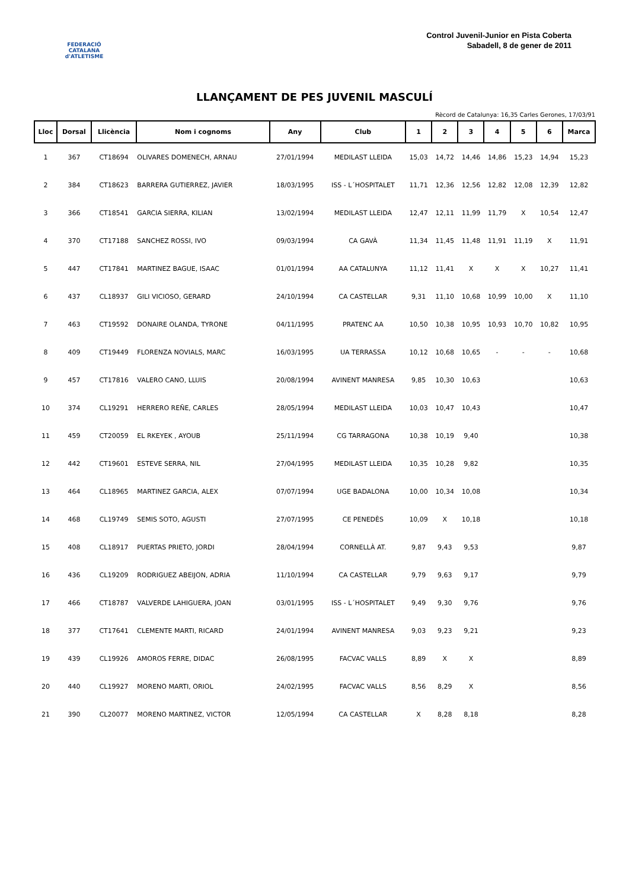FEDERACIÓ CATALANA d'ATLETISME
Control Juvenil-Junior en Pista Coberta
Sabadell, 8 de gener de 2011
LLANÇAMENT DE PES JUVENIL MASCULÍ
Rècord de Catalunya: 16,35 Carles Gerones, 17/03/91
| Lloc | Dorsal | Llicència | Nom i cognoms | Any | Club | 1 | 2 | 3 | 4 | 5 | 6 | Marca |
| --- | --- | --- | --- | --- | --- | --- | --- | --- | --- | --- | --- | --- |
| 1 | 367 | CT18694 | OLIVARES DOMENECH, ARNAU | 27/01/1994 | MEDILAST LLEIDA | 15,03 | 14,72 | 14,46 | 14,86 | 15,23 | 14,94 | 15,23 |
| 2 | 384 | CT18623 | BARRERA GUTIERREZ, JAVIER | 18/03/1995 | ISS - L´HOSPITALET | 11,71 | 12,36 | 12,56 | 12,82 | 12,08 | 12,39 | 12,82 |
| 3 | 366 | CT18541 | GARCIA SIERRA, KILIAN | 13/02/1994 | MEDILAST LLEIDA | 12,47 | 12,11 | 11,99 | 11,79 | X | 10,54 | 12,47 |
| 4 | 370 | CT17188 | SANCHEZ ROSSI, IVO | 09/03/1994 | CA GAVÀ | 11,34 | 11,45 | 11,48 | 11,91 | 11,19 | X | 11,91 |
| 5 | 447 | CT17841 | MARTINEZ BAGUE, ISAAC | 01/01/1994 | AA CATALUNYA | 11,12 | 11,41 | X | X | X | 10,27 | 11,41 |
| 6 | 437 | CL18937 | GILI VICIOSO, GERARD | 24/10/1994 | CA CASTELLAR | 9,31 | 11,10 | 10,68 | 10,99 | 10,00 | X | 11,10 |
| 7 | 463 | CT19592 | DONAIRE OLANDA, TYRONE | 04/11/1995 | PRATENC AA | 10,50 | 10,38 | 10,95 | 10,93 | 10,70 | 10,82 | 10,95 |
| 8 | 409 | CT19449 | FLORENZA NOVIALS, MARC | 16/03/1995 | UA TERRASSA | 10,12 | 10,68 | 10,65 | - | - | - | 10,68 |
| 9 | 457 | CT17816 | VALERO CANO, LLUIS | 20/08/1994 | AVINENT MANRESA | 9,85 | 10,30 | 10,63 | | | | 10,63 |
| 10 | 374 | CL19291 | HERRERO REÑE, CARLES | 28/05/1994 | MEDILAST LLEIDA | 10,03 | 10,47 | 10,43 | | | | 10,47 |
| 11 | 459 | CT20059 | EL RKEYEK , AYOUB | 25/11/1994 | CG TARRAGONA | 10,38 | 10,19 | 9,40 | | | | 10,38 |
| 12 | 442 | CT19601 | ESTEVE SERRA, NIL | 27/04/1995 | MEDILAST LLEIDA | 10,35 | 10,28 | 9,82 | | | | 10,35 |
| 13 | 464 | CL18965 | MARTINEZ GARCIA, ALEX | 07/07/1994 | UGE BADALONA | 10,00 | 10,34 | 10,08 | | | | 10,34 |
| 14 | 468 | CL19749 | SEMIS SOTO, AGUSTI | 27/07/1995 | CE PENEDÈS | 10,09 | X | 10,18 | | | | 10,18 |
| 15 | 408 | CL18917 | PUERTAS PRIETO, JORDI | 28/04/1994 | CORNELLÀ AT. | 9,87 | 9,43 | 9,53 | | | | 9,87 |
| 16 | 436 | CL19209 | RODRIGUEZ ABEIJON, ADRIA | 11/10/1994 | CA CASTELLAR | 9,79 | 9,63 | 9,17 | | | | 9,79 |
| 17 | 466 | CT18787 | VALVERDE LAHIGUERA, JOAN | 03/01/1995 | ISS - L´HOSPITALET | 9,49 | 9,30 | 9,76 | | | | 9,76 |
| 18 | 377 | CT17641 | CLEMENTE MARTI, RICARD | 24/01/1994 | AVINENT MANRESA | 9,03 | 9,23 | 9,21 | | | | 9,23 |
| 19 | 439 | CL19926 | AMOROS FERRE, DIDAC | 26/08/1995 | FACVAC VALLS | 8,89 | X | X | | | | 8,89 |
| 20 | 440 | CL19927 | MORENO MARTI, ORIOL | 24/02/1995 | FACVAC VALLS | 8,56 | 8,29 | X | | | | 8,56 |
| 21 | 390 | CL20077 | MORENO MARTINEZ, VICTOR | 12/05/1994 | CA CASTELLAR | X | 8,28 | 8,18 | | | | 8,28 |